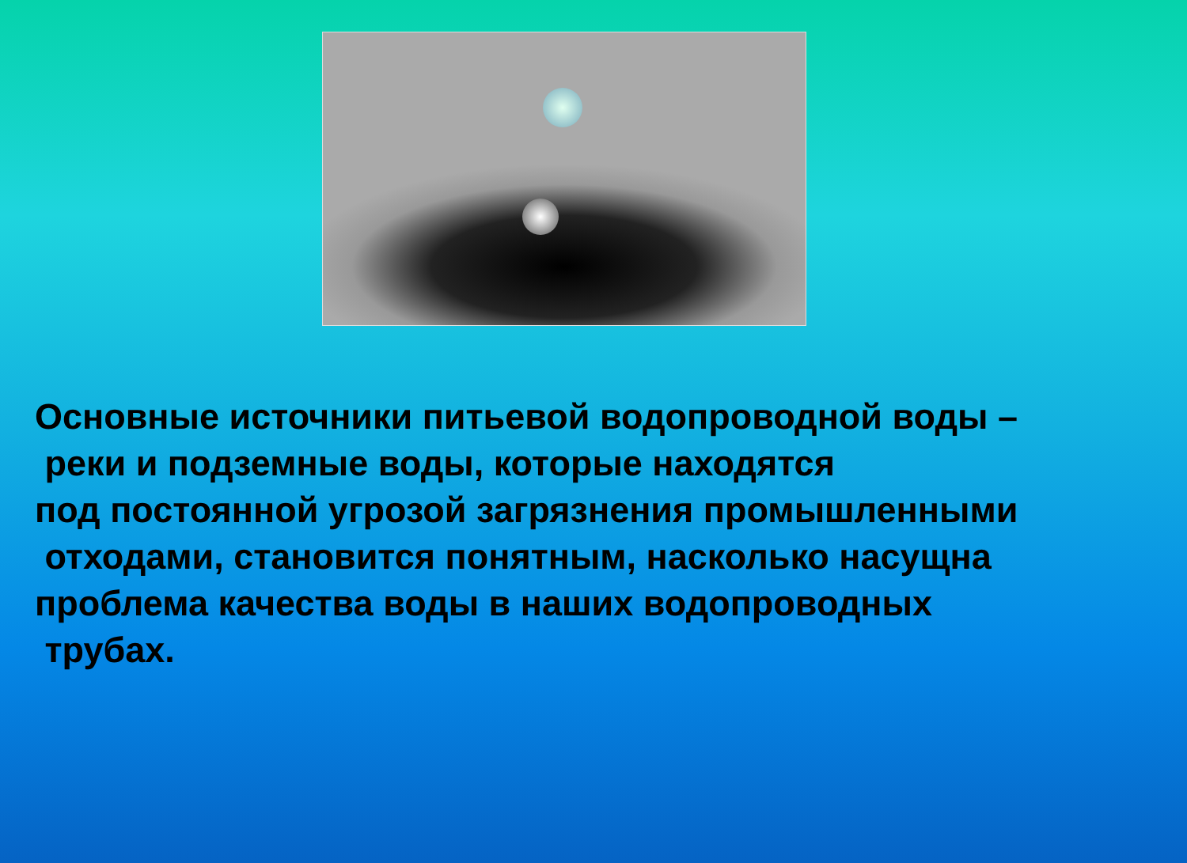Основные источники питьевой водопроводной воды –
реки и подземные воды, которые находятся
под постоянной угрозой загрязнения промышленными
отходами, становится понятным, насколько насущна
проблема качества воды в наших водопроводных
трубах.